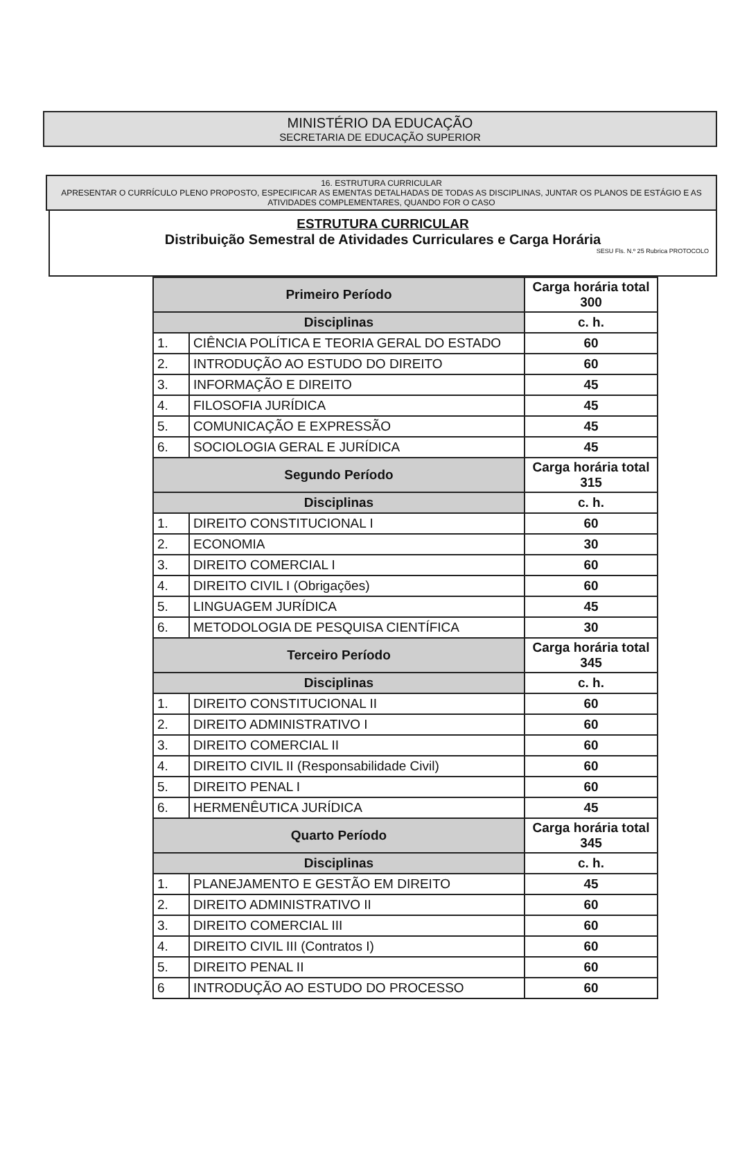MINISTÉRIO DA EDUCAÇÃO
SECRETARIA DE EDUCAÇÃO SUPERIOR
16. ESTRUTURA CURRICULAR
APRESENTAR O CURRÍCULO PLENO PROPOSTO, ESPECIFICAR AS EMENTAS DETALHADAS DE TODAS AS DISCIPLINAS, JUNTAR OS PLANOS DE ESTÁGIO E AS ATIVIDADES COMPLEMENTARES, QUANDO FOR O CASO
ESTRUTURA CURRICULAR
Distribuição Semestral de Atividades Curriculares e Carga Horária
SESU Fls. N.º 25 Rubrica PROTOCOLO
| Primeiro Período | | Carga horária total 300 |
| Disciplinas | | c. h. |
| 1. | CIÊNCIA POLÍTICA E TEORIA GERAL DO ESTADO | 60 |
| 2. | INTRODUÇÃO AO ESTUDO DO DIREITO | 60 |
| 3. | INFORMAÇÃO E DIREITO | 45 |
| 4. | FILOSOFIA JURÍDICA | 45 |
| 5. | COMUNICAÇÃO E EXPRESSÃO | 45 |
| 6. | SOCIOLOGIA GERAL E JURÍDICA | 45 |
| Segundo Período | | Carga horária total 315 |
| Disciplinas | | c. h. |
| 1. | DIREITO CONSTITUCIONAL I | 60 |
| 2. | ECONOMIA | 30 |
| 3. | DIREITO COMERCIAL I | 60 |
| 4. | DIREITO CIVIL I (Obrigações) | 60 |
| 5. | LINGUAGEM JURÍDICA | 45 |
| 6. | METODOLOGIA DE PESQUISA CIENTÍFICA | 30 |
| Terceiro Período | | Carga horária total 345 |
| Disciplinas | | c. h. |
| 1. | DIREITO CONSTITUCIONAL II | 60 |
| 2. | DIREITO ADMINISTRATIVO I | 60 |
| 3. | DIREITO COMERCIAL II | 60 |
| 4. | DIREITO CIVIL II (Responsabilidade Civil) | 60 |
| 5. | DIREITO PENAL I | 60 |
| 6. | HERMENÊUTICA JURÍDICA | 45 |
| Quarto Período | | Carga horária total 345 |
| Disciplinas | | c. h. |
| 1. | PLANEJAMENTO E GESTÃO EM DIREITO | 45 |
| 2. | DIREITO ADMINISTRATIVO II | 60 |
| 3. | DIREITO COMERCIAL III | 60 |
| 4. | DIREITO CIVIL III (Contratos I) | 60 |
| 5. | DIREITO PENAL II | 60 |
| 6 | INTRODUÇÃO AO ESTUDO DO PROCESSO | 60 |